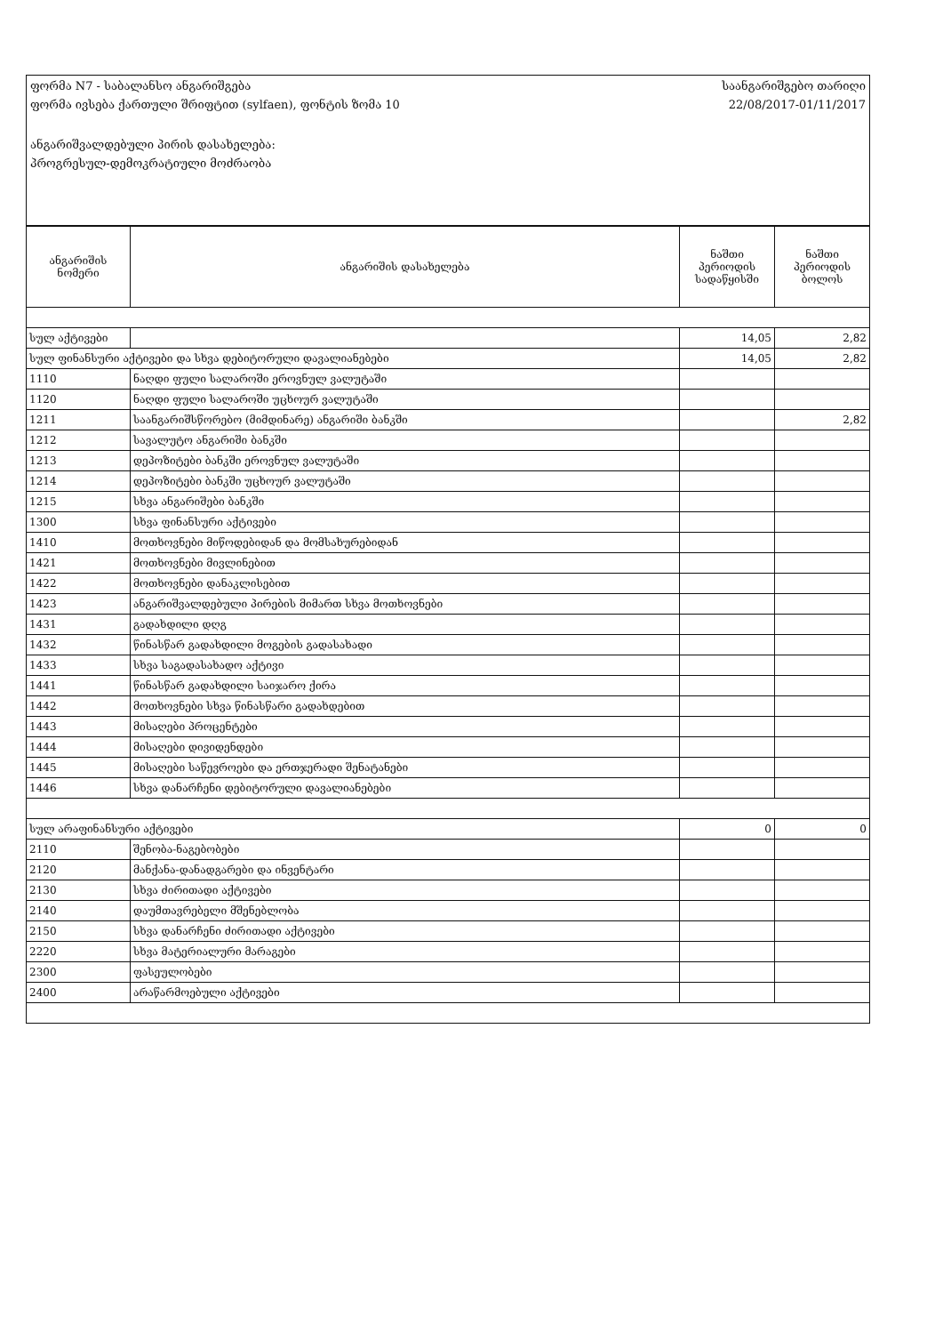ფორმა N7 - საბალანსო ანგარიშგება
ფორმა ივსება ქართული შრიფტით (sylfaen), ფონტის ზომა 10
ანგარიშვალდებული პირის დასახელება:
პროგრესულ-დემოკრატიული მოძრაობა
საანგარიშგებო თარიღი
22/08/2017-01/11/2017
| ანგარიშის ნომერი | ანგარიშის დასახელება | ნაშთი პერიოდის სადაწყისში | ნაშთი პერიოდის ბოლოს |
| --- | --- | --- | --- |
| სულ აქტივები | | 14,05 | 2,82 |
| სულ ფინანსური აქტივები და სხვა დებიტორული დავალიანებები | | 14,05 | 2,82 |
| 1110 | ნაღდი ფული სალაროში ეროვნულ ვალუტაში | | |
| 1120 | ნაღდი ფული სალაროში უცხოურ ვალუტაში | | |
| 1211 | საანგარიშსწორებო (მიმდინარე) ანგარიში ბანკში | | 2,82 |
| 1212 | სავალუტო ანგარიში ბანკში | | |
| 1213 | დეპოზიტები ბანკში ეროვნულ ვალუტაში | | |
| 1214 | დეპოზიტები ბანკში უცხოურ ვალუტაში | | |
| 1215 | სხვა ანგარიშები ბანკში | | |
| 1300 | სხვა ფინანსური აქტივები | | |
| 1410 | მოთხოვნები მიწოდებიდან და მომსახურებიდან | | |
| 1421 | მოთხოვნები მივლინებით | | |
| 1422 | მოთხოვნები დანაკლისებით | | |
| 1423 | ანგარიშვალდებული პირების მიმართ სხვა მოთხოვნები | | |
| 1431 | გადახდილი დღგ | | |
| 1432 | წინასწარ გადახდილი მოგების გადასახადი | | |
| 1433 | სხვა საგადასახადო აქტივი | | |
| 1441 | წინასწარ გადახდილი საიჯარო ქირა | | |
| 1442 | მოთხოვნები სხვა წინასწარი გადახდებით | | |
| 1443 | მისაღები პროცენტები | | |
| 1444 | მისაღები დივიდენდები | | |
| 1445 | მისაღები საწევროები და ერთჯერადი შენატანები | | |
| 1446 | სხვა დანარჩენი დებიტორული დავალიანებები | | |
| სულ არაფინანსური აქტივები | | 0 | 0 |
| 2110 | შენობა-ნაგებობები | | |
| 2120 | მანქანა-დანადგარები და ინვენტარი | | |
| 2130 | სხვა ძირითადი აქტივები | | |
| 2140 | დაუმთავრებელი მშენებლობა | | |
| 2150 | სხვა დანარჩენი ძირითადი აქტივები | | |
| 2220 | სხვა მატერიალური მარაგები | | |
| 2300 | ფასეულობები | | |
| 2400 | არაწარმოებული აქტივები | | |